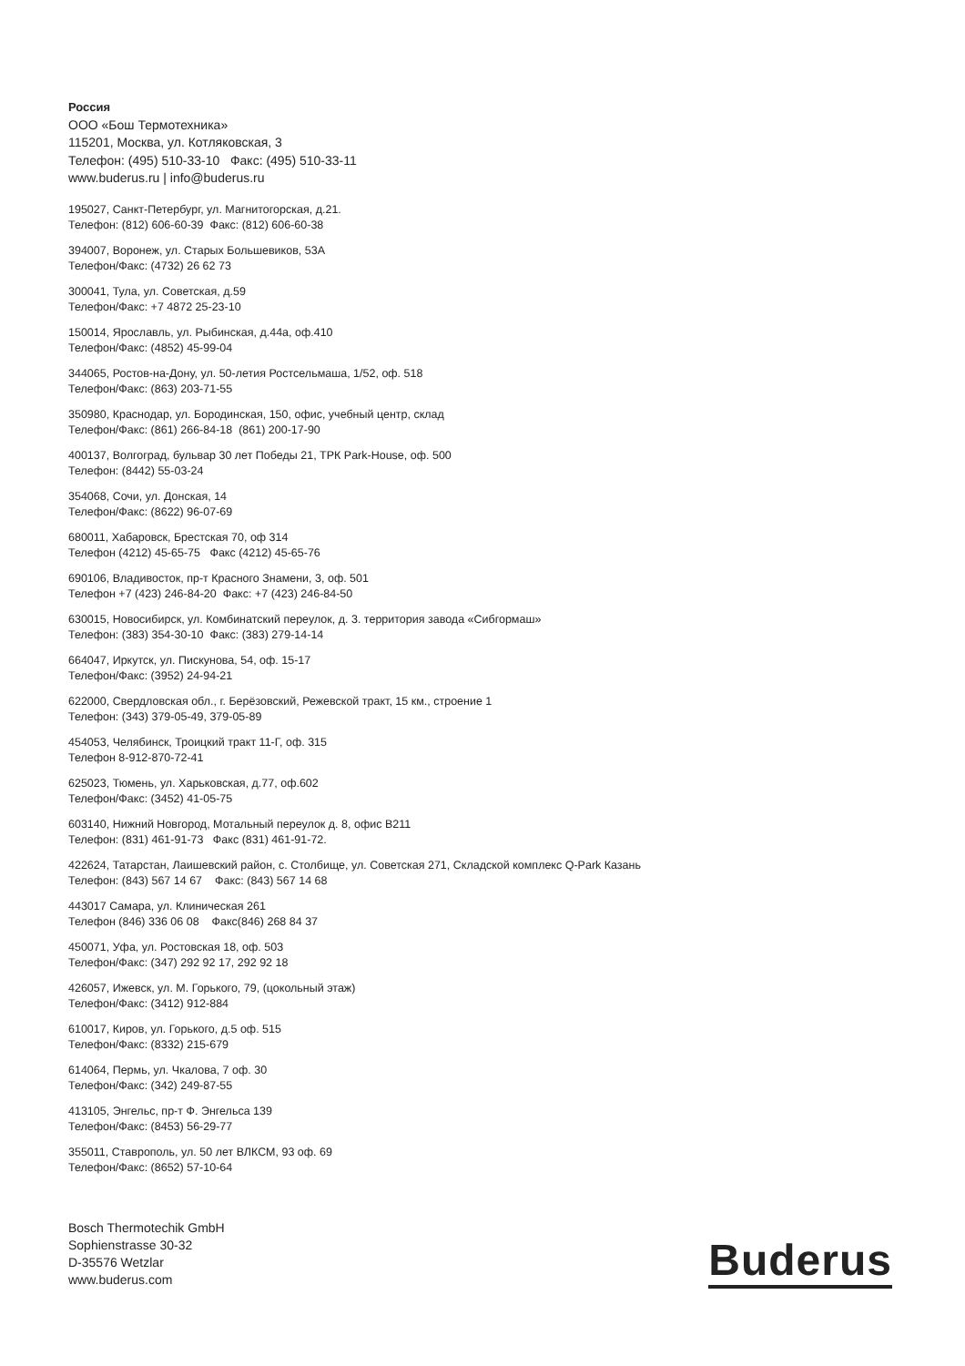Россия
ООО «Бош Термотехника»
115201, Москва, ул. Котляковская, 3
Телефон: (495) 510-33-10 Факс: (495) 510-33-11
www.buderus.ru | info@buderus.ru
195027, Санкт-Петербург, ул. Магнитогорская, д.21.
Телефон: (812) 606-60-39 Факс: (812) 606-60-38
394007, Воронеж, ул. Старых Большевиков, 53А
Телефон/Факс: (4732) 26 62 73
300041, Тула, ул. Советская, д.59
Телефон/Факс: +7 4872 25-23-10
150014, Ярославль, ул. Рыбинская, д.44а, оф.410
Телефон/Факс: (4852) 45-99-04
344065, Ростов-на-Дону, ул. 50-летия Ростсельмаша, 1/52, оф. 518
Телефон/Факс: (863) 203-71-55
350980, Краснодар, ул. Бородинская, 150, офис, учебный центр, склад
Телефон/Факс: (861) 266-84-18 (861) 200-17-90
400137, Волгоград, бульвар 30 лет Победы 21, ТРК Park-House, оф. 500
Телефон: (8442) 55-03-24
354068, Сочи, ул. Донская, 14
Телефон/Факс: (8622) 96-07-69
680011, Хабаровск, Брестская 70, оф 314
Телефон (4212) 45-65-75 Факс (4212) 45-65-76
690106, Владивосток, пр-т Красного Знамени, 3, оф. 501
Телефон +7 (423) 246-84-20 Факс: +7 (423) 246-84-50
630015, Новосибирск, ул. Комбинатский переулок, д. 3. территория завода «Сибгормаш»
Телефон: (383) 354-30-10 Факс: (383) 279-14-14
664047, Иркутск, ул. Пискунова, 54, оф. 15-17
Телефон/Факс: (3952) 24-94-21
622000, Свердловская обл., г. Берёзовский, Режевской тракт, 15 км., строение 1
Телефон: (343) 379-05-49, 379-05-89
454053, Челябинск, Троицкий тракт 11-Г, оф. 315
Телефон 8-912-870-72-41
625023, Тюмень, ул. Харьковская, д.77, оф.602
Телефон/Факс: (3452) 41-05-75
603140, Нижний Новгород, Мотальный переулок д. 8, офис В211
Телефон: (831) 461-91-73 Факс (831) 461-91-72.
422624, Татарстан, Лаишевский район, с. Столбище, ул. Советская 271, Складской комплекс Q-Park Казань
Телефон: (843) 567 14 67 Факс: (843) 567 14 68
443017 Самара, ул. Клиническая 261
Телефон (846) 336 06 08 Факс(846) 268 84 37
450071, Уфа, ул. Ростовская 18, оф. 503
Телефон/Факс: (347) 292 92 17, 292 92 18
426057, Ижевск, ул. М. Горького, 79, (цокольный этаж)
Телефон/Факс: (3412) 912-884
610017, Киров, ул. Горького, д.5 оф. 515
Телефон/Факс: (8332) 215-679
614064, Пермь, ул. Чкалова, 7 оф. 30
Телефон/Факс: (342) 249-87-55
413105, Энгельс, пр-т Ф. Энгельса 139
Телефон/Факс: (8453) 56-29-77
355011, Ставрополь, ул. 50 лет ВЛКСМ, 93 оф. 69
Телефон/Факс: (8652) 57-10-64
Bosch Thermotechik GmbH
Sophienstrasse 30-32
D-35576 Wetzlar
www.buderus.com
Buderus